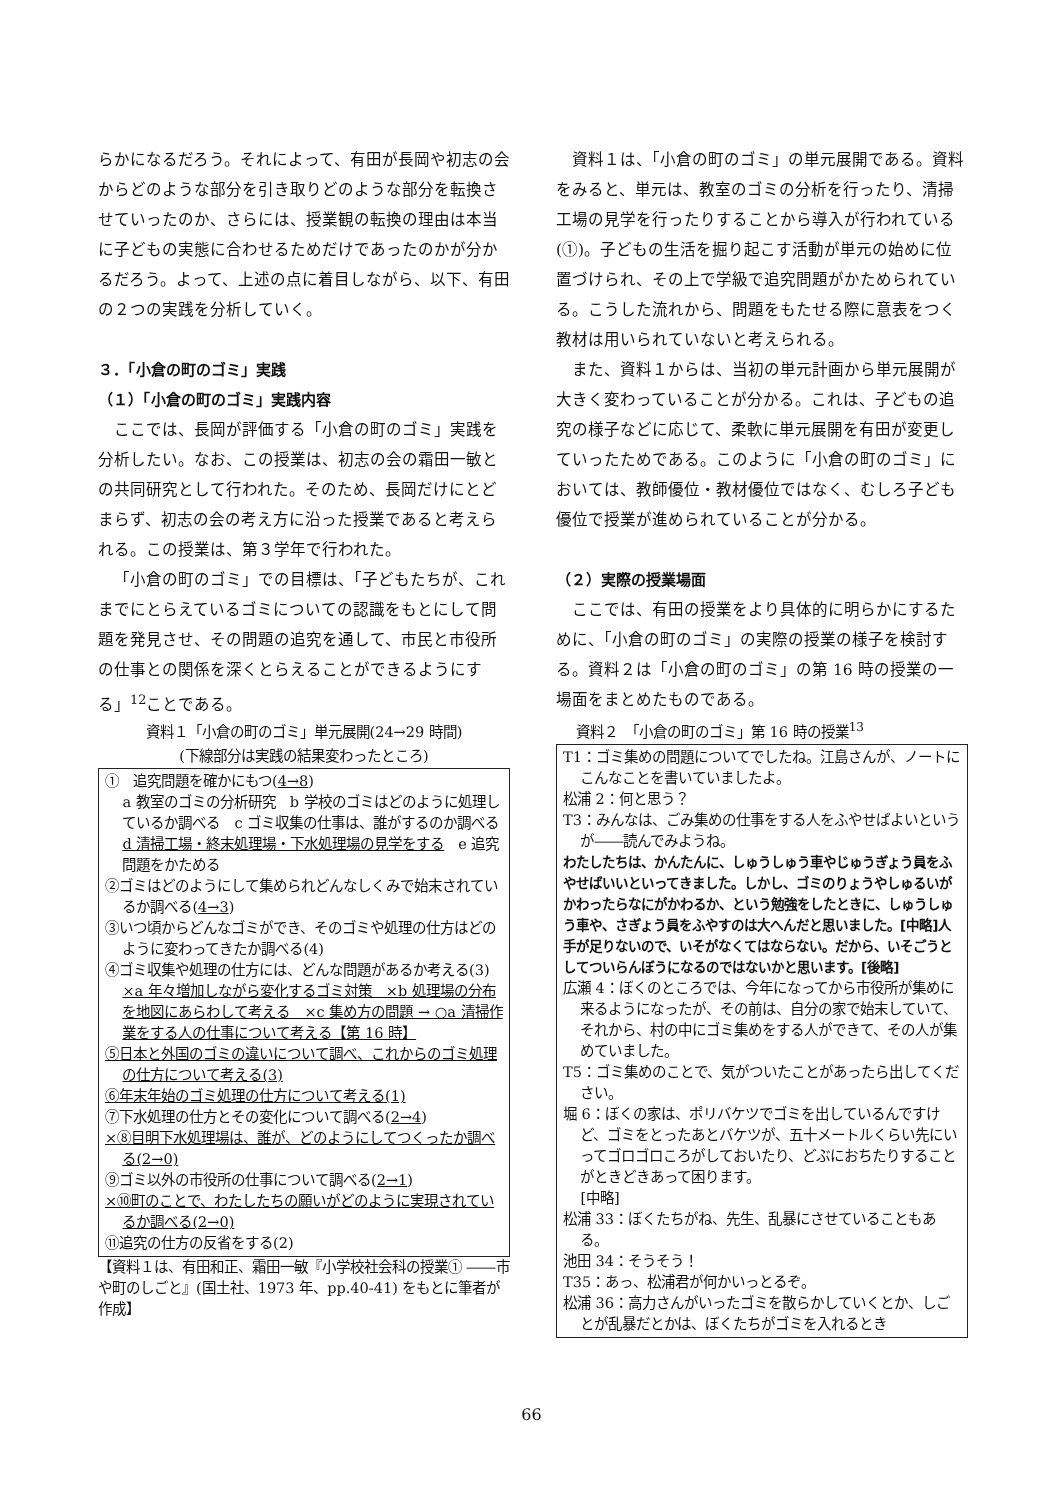らかになるだろう。それによって、有田が長岡や初志の会からどのような部分を引き取りどのような部分を転換させていったのか、さらには、授業観の転換の理由は本当に子どもの実態に合わせるためだけであったのかが分かるだろう。よって、上述の点に着目しながら、以下、有田の２つの実践を分析していく。
３．「小倉の町のゴミ」実践
（１）「小倉の町のゴミ」実践内容
ここでは、長岡が評価する「小倉の町のゴミ」実践を分析したい。なお、この授業は、初志の会の霜田一敏との共同研究として行われた。そのため、長岡だけにとどまらず、初志の会の考え方に沿った授業であると考えられる。この授業は、第３学年で行われた。
「小倉の町のゴミ」での目標は、「子どもたちが、これまでにとらえているゴミについての認識をもとにして問題を発見させ、その問題の追究を通して、市民と市役所の仕事との関係を深くとらえることができるようにする」<sup>12</sup>ことである。
資料１「小倉の町のゴミ」単元展開(24→29 時間)
(下線部分は実践の結果変わったところ)
①　追究問題を確かにもつ(4→8)
a 教室のゴミの分析研究　b 学校のゴミはどのように処理しているか調べる　c ゴミ収集の仕事は、誰がするのか調べる　d 清掃工場・終末処理場・下水処理場の見学をする　e 追究問題をかためる
②ゴミはどのようにして集められどんなしくみで始末されているか調べる(4→3)
③いつ頃からどんなゴミができ、そのゴミや処理の仕方はどのように変わってきたか調べる(4)
④ゴミ収集や処理の仕方には、どんな問題があるか考える(3)
×a 年々増加しながら変化するゴミ対策　×b 処理場の分布を地図にあらわして考える　×c 集め方の問題 → ○a 清掃作業をする人の仕事について考える【第 16 時】
⑤日本と外国のゴミの違いについて調べ、これからのゴミ処理の仕方について考える(3)
⑥年末年始のゴミ処理の仕方について考える(1)
⑦下水処理の仕方とその変化について調べる(2→4)
×⑧目明下水処理場は、誰が、どのようにしてつくったか調べる(2→0)
⑨ゴミ以外の市役所の仕事について調べる(2→1)
×⑩町のことで、わたしたちの願いがどのように実現されているか調べる(2→0)
⑪追究の仕方の反省をする(2)
【資料１は、有田和正、霜田一敏『小学校社会科の授業① ――市や町のしごと』(国土社、1973 年、pp.40-41) をもとに筆者が作成】
資料１は、「小倉の町のゴミ」の単元展開である。資料をみると、単元は、教室のゴミの分析を行ったり、清掃工場の見学を行ったりすることから導入が行われている (①)。子どもの生活を掘り起こす活動が単元の始めに位置づけられ、その上で学級で追究問題がかためられている。こうした流れから、問題をもたせる際に意表をつく教材は用いられていないと考えられる。
また、資料１からは、当初の単元計画から単元展開が大きく変わっていることが分かる。これは、子どもの追究の様子などに応じて、柔軟に単元展開を有田が変更していったためである。このように「小倉の町のゴミ」においては、教師優位・教材優位ではなく、むしろ子ども優位で授業が進められていることが分かる。
（２）実際の授業場面
ここでは、有田の授業をより具体的に明らかにするために、「小倉の町のゴミ」の実際の授業の様子を検討する。資料２は「小倉の町のゴミ」の第 16 時の授業の一場面をまとめたものである。
資料２　「小倉の町のゴミ」第 16 時の授業<sup>13</sup>
T1：ゴミ集めの問題についてでしたね。江島さんが、ノートにこんなことを書いていましたよ。
松浦 2：何と思う？
T3：みんなは、ごみ集めの仕事をする人をふやせばよいというが――読んでみようね。
わたしたちは、かんたんに、しゅうしゅう車やじゅうぎょう員をふやせばいいといってきました。しかし、ゴミのりょうやしゅるいがかわったらなにがかわるか、という勉強をしたときに、しゅうしゅう車や、さぎょう員をふやすのは大へんだと思いました。[中略]人手が足りないので、いそがなくてはならない。だから、いそごうとしてついらんぼうになるのではないかと思います。[後略]
広瀬 4：ぼくのところでは、今年になってから市役所が集めに来るようになったが、その前は、自分の家で始末していて、それから、村の中にゴミ集めをする人ができて、その人が集めていました。
T5：ゴミ集めのことで、気がついたことがあったら出してください。
堀 6：ぼくの家は、ポリバケツでゴミを出しているんですけど、ゴミをとったあとバケツが、五十メートルくらい先にいってゴロゴロころがしておいたり、どぶにおちたりすることがときどきあって困ります。
[中略]
松浦 33：ぼくたちがね、先生、乱暴にさせていることもある。
池田 34：そうそう！
T35：あっ、松浦君が何かいっとるぞ。
松浦 36：高力さんがいったゴミを散らかしていくとか、しごとが乱暴だとかは、ぼくたちがゴミを入れるとき
66